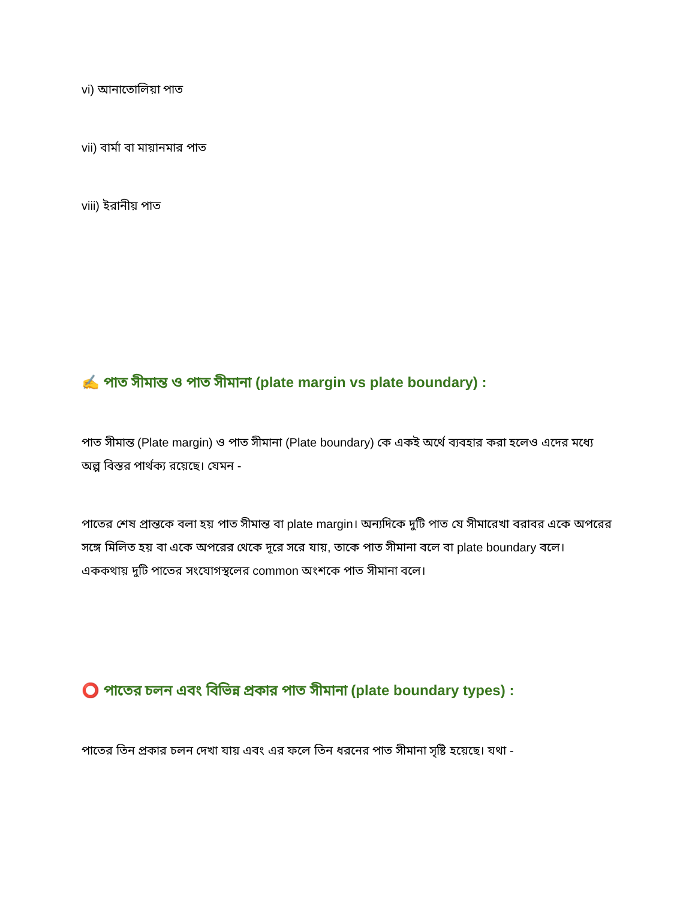vi) আনাতোলিয়া পাত
vii) বার্মা বা মায়ানমার পাত
viii) ইরানীয় পাত
✍️ পাত সীমান্ত ও পাত সীমানা (plate margin vs plate boundary) :
পাত সীমান্ত (Plate margin) ও পাত সীমানা (Plate boundary) কে একই অর্থে ব্যবহার করা হলেও এদের মধ্যে অল্প বিস্তর পার্থক্য রয়েছে। যেমন -
পাতের শেষ প্রান্তকে বলা হয় পাত সীমান্ত বা plate margin। অন্যদিকে দুটি পাত যে সীমারেখা বরাবর একে অপরের সঙ্গে মিলিত হয় বা একে অপরের থেকে দূরে সরে যায়, তাকে পাত সীমানা বলে বা plate boundary বলে। এককথায় দুটি পাতের সংযোগস্থলের common অংশকে পাত সীমানা বলে।
⭕ পাতের চলন এবং বিভিন্ন প্রকার পাত সীমানা (plate boundary types) :
পাতের তিন প্রকার চলন দেখা যায় এবং এর ফলে তিন ধরনের পাত সীমানা সৃষ্টি হয়েছে। যথা -